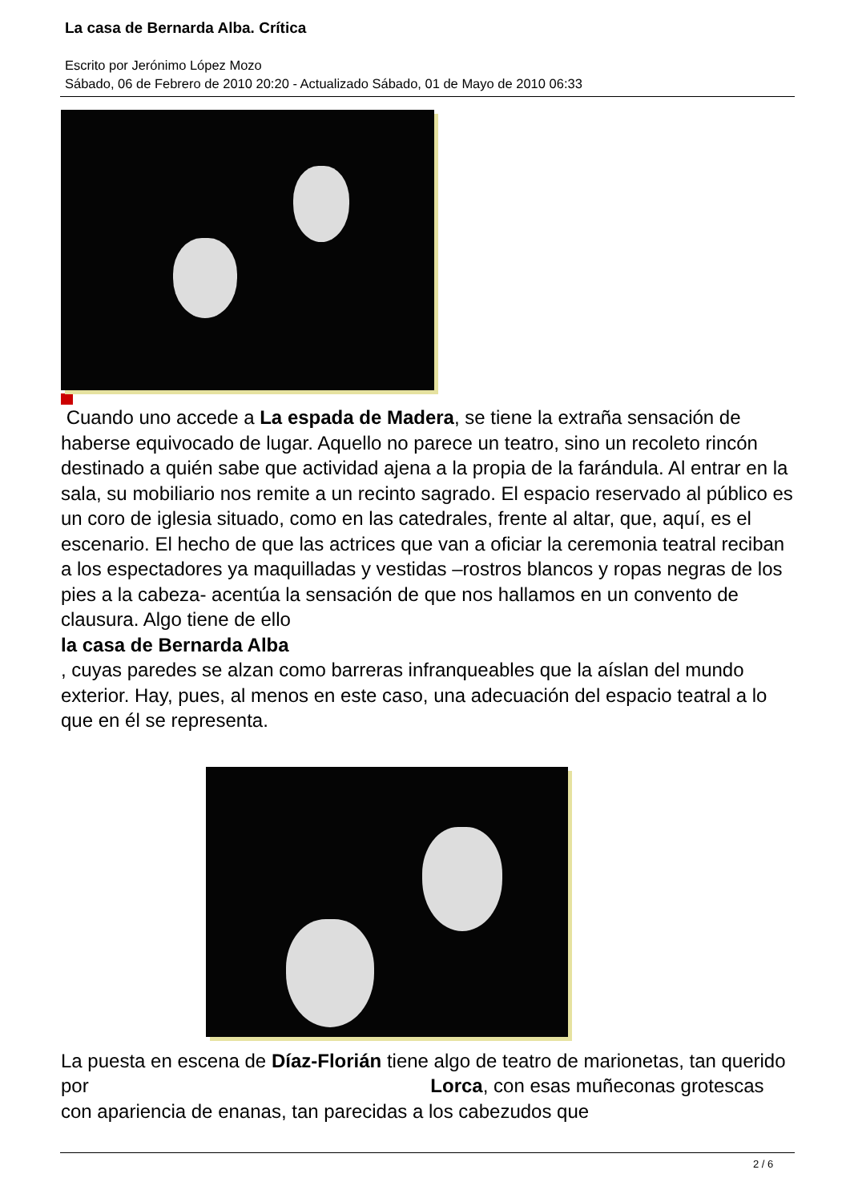La casa de Bernarda Alba. Crítica
Escrito por Jerónimo López Mozo
Sábado, 06 de Febrero de 2010 20:20 - Actualizado Sábado, 01 de Mayo de 2010 06:33
Cuando uno accede a La espada de Madera, se tiene la extraña sensación de haberse equivocado de lugar. Aquello no parece un teatro, sino un recoleto rincón destinado a quién sabe que actividad ajena a la propia de la farándula. Al entrar en la sala, su mobiliario nos remite a un recinto sagrado. El espacio reservado al público es un coro de iglesia situado, como en las catedrales, frente al altar, que, aquí, es el escenario. El hecho de que las actrices que van a oficiar la ceremonia teatral reciban a los espectadores ya maquilladas y vestidas –rostros blancos y ropas negras de los pies a la cabeza- acentúa la sensación de que nos hallamos en un convento de clausura. Algo tiene de ello
la casa de Bernarda Alba
, cuyas paredes se alzan como barreras infranqueables que la aíslan del mundo exterior. Hay, pues, al menos en este caso, una adecuación del espacio teatral a lo que en él se representa.
La puesta en escena de Díaz-Florián tiene algo de teatro de marionetas, tan querido por Lorca, con esas muñeconas grotescas con apariencia de enanas, tan parecidas a los cabezudos que
2 / 6